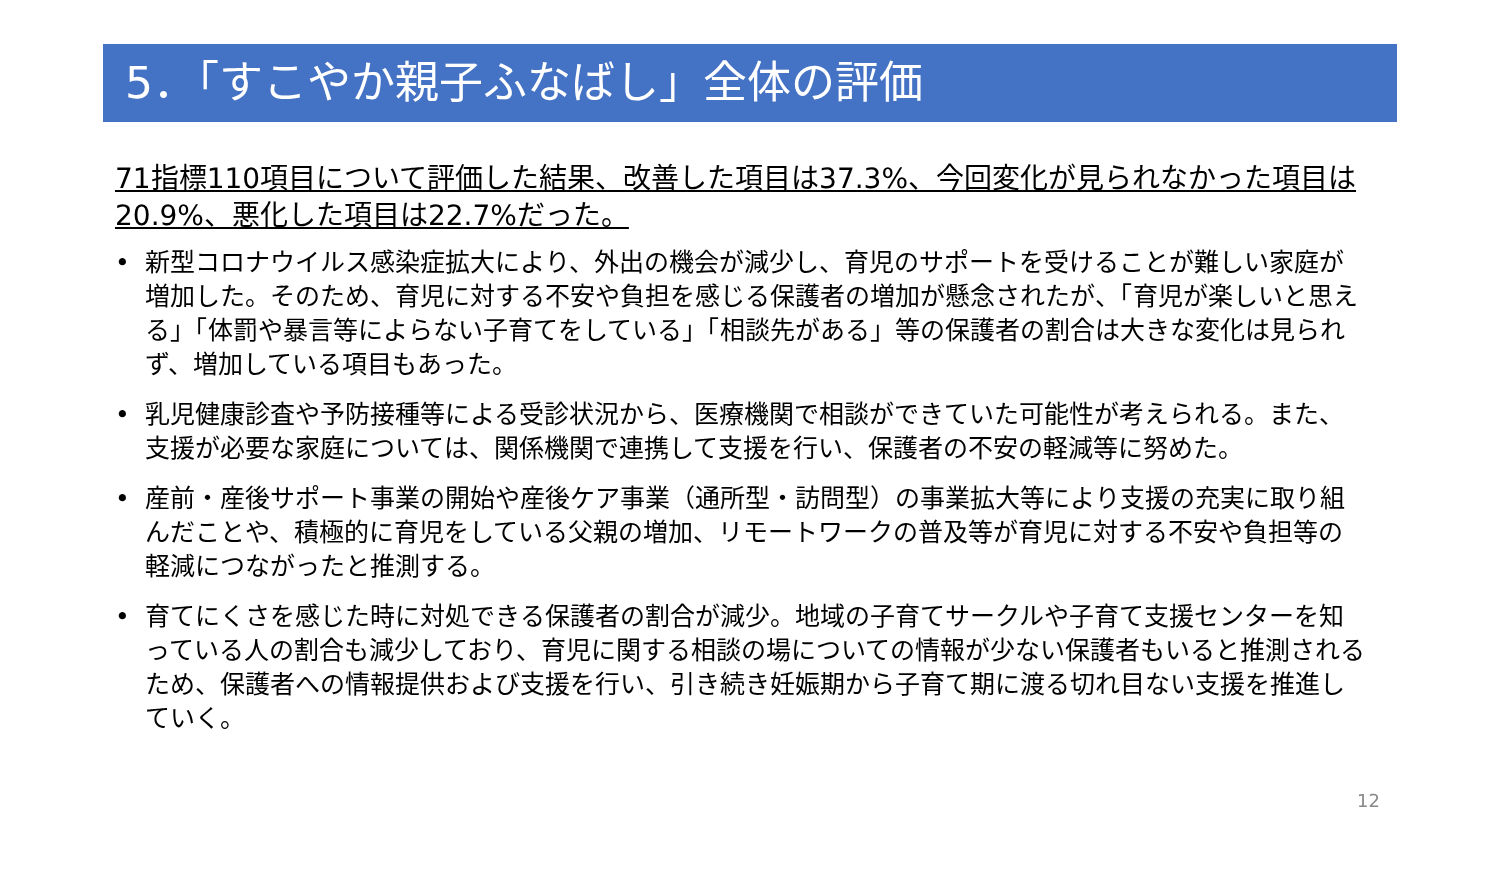5．「すこやか親子ふなばし」全体の評価
71指標110項目について評価した結果、改善した項目は37.3%、今回変化が見られなかった項目は20.9%、悪化した項目は22.7%だった。
• 新型コロナウイルス感染症拡大により、外出の機会が減少し、育児のサポートを受けることが難しい家庭が増加した。そのため、育児に対する不安や負担を感じる保護者の増加が懸念されたが、「育児が楽しいと思える」「体罰や暴言等によらない子育てをしている」「相談先がある」等の保護者の割合は大きな変化は見られず、増加している項目もあった。
• 乳児健康診査や予防接種等による受診状況から、医療機関で相談ができていた可能性が考えられる。また、支援が必要な家庭については、関係機関で連携して支援を行い、保護者の不安の軽減等に努めた。
• 産前・産後サポート事業の開始や産後ケア事業（通所型・訪問型）の事業拡大等により支援の充実に取り組んだことや、積極的に育児をしている父親の増加、リモートワークの普及等が育児に対する不安や負担等の軽減につながったと推測する。
• 育てにくさを感じた時に対処できる保護者の割合が減少。地域の子育てサークルや子育て支援センターを知っている人の割合も減少しており、育児に関する相談の場についての情報が少ない保護者もいると推測されるため、保護者への情報提供および支援を行い、引き続き妊娠期から子育て期に渡る切れ目ない支援を推進していく。
12